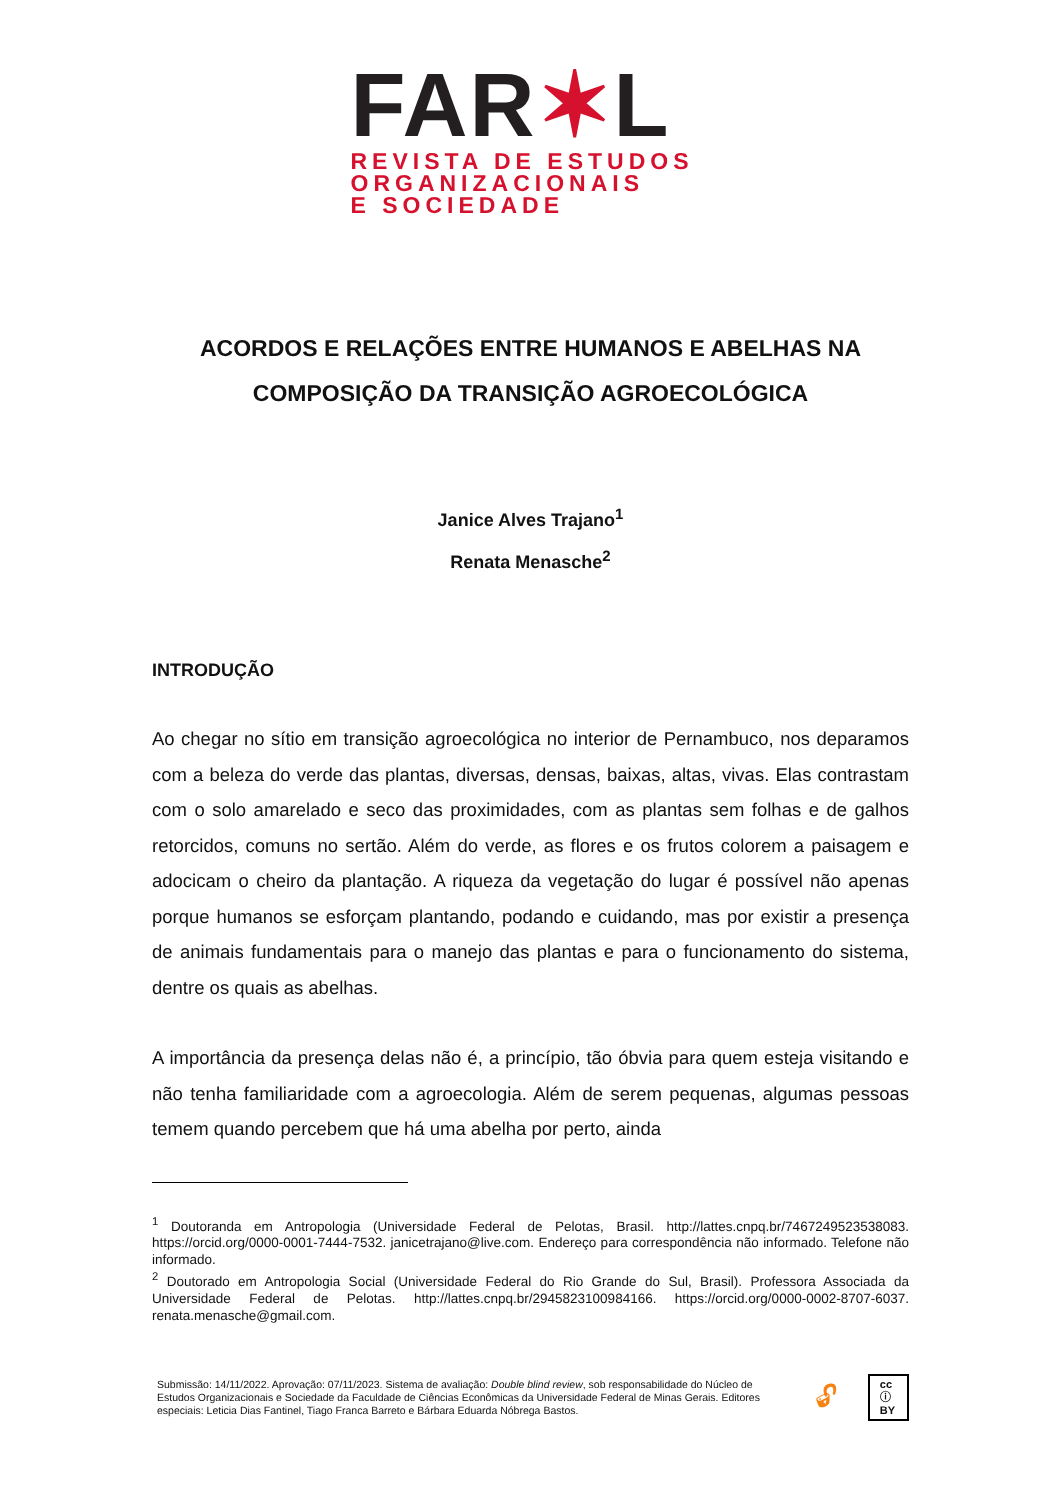FAR✶L
REVISTA DE ESTUDOS
ORGANIZACIONAIS
E SOCIEDADE
ACORDOS E RELAÇÕES ENTRE HUMANOS E ABELHAS NA COMPOSIÇÃO DA TRANSIÇÃO AGROECOLÓGICA
Janice Alves Trajano<sup>1</sup>
Renata Menasche<sup>2</sup>
INTRODUÇÃO
Ao chegar no sítio em transição agroecológica no interior de Pernambuco, nos deparamos com a beleza do verde das plantas, diversas, densas, baixas, altas, vivas. Elas contrastam com o solo amarelado e seco das proximidades, com as plantas sem folhas e de galhos retorcidos, comuns no sertão. Além do verde, as flores e os frutos colorem a paisagem e adocicam o cheiro da plantação. A riqueza da vegetação do lugar é possível não apenas porque humanos se esforçam plantando, podando e cuidando, mas por existir a presença de animais fundamentais para o manejo das plantas e para o funcionamento do sistema, dentre os quais as abelhas.
A importância da presença delas não é, a princípio, tão óbvia para quem esteja visitando e não tenha familiaridade com a agroecologia. Além de serem pequenas, algumas pessoas temem quando percebem que há uma abelha por perto, ainda
<sup>1</sup> Doutoranda em Antropologia (Universidade Federal de Pelotas, Brasil. http://lattes.cnpq.br/7467249523538083. https://orcid.org/0000-0001-7444-7532. janicetrajano@live.com. Endereço para correspondência não informado. Telefone não informado.
<sup>2</sup> Doutorado em Antropologia Social (Universidade Federal do Rio Grande do Sul, Brasil). Professora Associada da Universidade Federal de Pelotas. http://lattes.cnpq.br/2945823100984166. https://orcid.org/0000-0002-8707-6037. renata.menasche@gmail.com.
Submissão: 14/11/2022. Aprovação: 07/11/2023. Sistema de avaliação: Double blind review, sob responsabilidade do Núcleo de Estudos Organizacionais e Sociedade da Faculdade de Ciências Econômicas da Universidade Federal de Minas Gerais. Editores especiais: Leticia Dias Fantinel, Tiago Franca Barreto e Bárbara Eduarda Nóbrega Bastos.
🔓︎ cc ⓘ BY